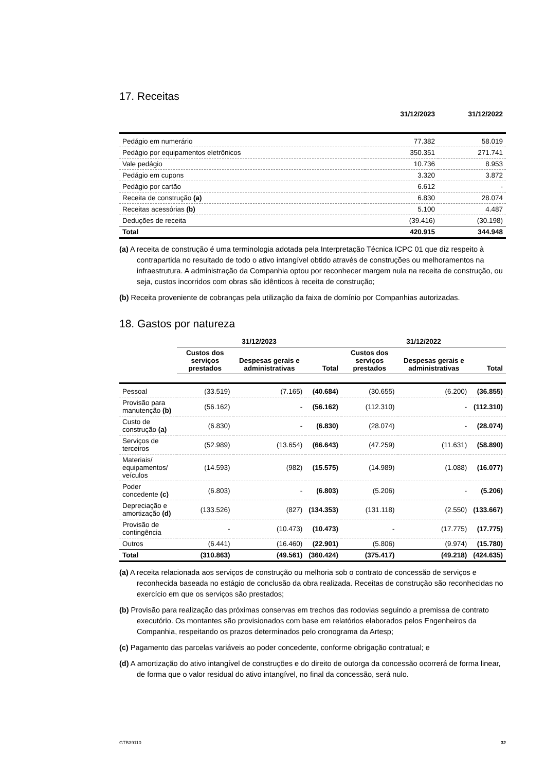17. Receitas
| | 31/12/2023 | 31/12/2022 |
| --- | --- | --- |
| Pedágio em numerário | 77.382 | 58.019 |
| Pedágio por equipamentos eletrônicos | 350.351 | 271.741 |
| Vale pedágio | 10.736 | 8.953 |
| Pedágio em cupons | 3.320 | 3.872 |
| Pedágio por cartão | 6.612 | - |
| Receita de construção (a) | 6.830 | 28.074 |
| Receitas acessórias (b) | 5.100 | 4.487 |
| Deduções de receita | (39.416) | (30.198) |
| Total | 420.915 | 344.948 |
(a) A receita de construção é uma terminologia adotada pela Interpretação Técnica ICPC 01 que diz respeito à contrapartida no resultado de todo o ativo intangível obtido através de construções ou melhoramentos na infraestrutura. A administração da Companhia optou por reconhecer margem nula na receita de construção, ou seja, custos incorridos com obras são idênticos à receita de construção;
(b) Receita proveniente de cobranças pela utilização da faixa de domínio por Companhias autorizadas.
18. Gastos por natureza
| | 31/12/2023 | | | 31/12/2022 | | |
| --- | --- | --- | --- | --- | --- | --- |
| | Custos dos serviços prestados | Despesas gerais e administrativas | Total | Custos dos serviços prestados | Despesas gerais e administrativas | Total |
| Pessoal | (33.519) | (7.165) | (40.684) | (30.655) | (6.200) | (36.855) |
| Provisão para manutenção (b) | (56.162) | - | (56.162) | (112.310) | - | (112.310) |
| Custo de construção (a) | (6.830) | - | (6.830) | (28.074) | - | (28.074) |
| Serviços de terceiros | (52.989) | (13.654) | (66.643) | (47.259) | (11.631) | (58.890) |
| Materiais/ equipamentos/ veículos | (14.593) | (982) | (15.575) | (14.989) | (1.088) | (16.077) |
| Poder concedente (c) | (6.803) | - | (6.803) | (5.206) | - | (5.206) |
| Depreciação e amortização (d) | (133.526) | (827) | (134.353) | (131.118) | (2.550) | (133.667) |
| Provisão de contingência | - | (10.473) | (10.473) | - | (17.775) | (17.775) |
| Outros | (6.441) | (16.460) | (22.901) | (5.806) | (9.974) | (15.780) |
| Total | (310.863) | (49.561) | (360.424) | (375.417) | (49.218) | (424.635) |
(a) A receita relacionada aos serviços de construção ou melhoria sob o contrato de concessão de serviços e reconhecida baseada no estágio de conclusão da obra realizada. Receitas de construção são reconhecidas no exercício em que os serviços são prestados;
(b) Provisão para realização das próximas conservas em trechos das rodovias seguindo a premissa de contrato executório. Os montantes são provisionados com base em relatórios elaborados pelos Engenheiros da Companhia, respeitando os prazos determinados pelo cronograma da Artesp;
(c) Pagamento das parcelas variáveis ao poder concedente, conforme obrigação contratual; e
(d) A amortização do ativo intangível de construções e do direito de outorga da concessão ocorrerá de forma linear, de forma que o valor residual do ativo intangível, no final da concessão, será nulo.
GTB39110 32